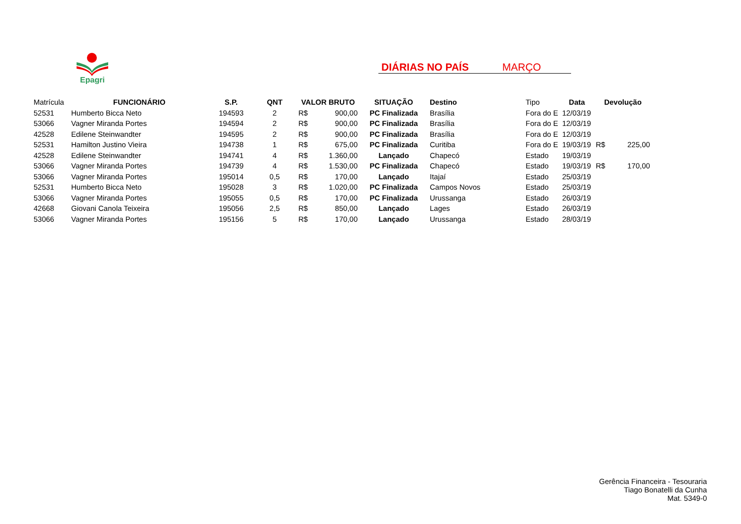Epagri
DIÁRIAS NO PAÍS MARÇO
| Matrícula | FUNCIONÁRIO | S.P. | QNT | VALOR BRUTO | | SITUAÇÃO | Destino | Tipo | Data | Devolução | |
| 52531 | Humberto Bicca Neto | 194593 | 2 | R$ | 900,00 | PC Finalizada | Brasília | Fora do E | 12/03/19 | | |
| 53066 | Vagner Miranda Portes | 194594 | 2 | R$ | 900,00 | PC Finalizada | Brasília | Fora do E | 12/03/19 | | |
| 42528 | Edilene Steinwandter | 194595 | 2 | R$ | 900,00 | PC Finalizada | Brasília | Fora do E | 12/03/19 | | |
| 52531 | Hamilton Justino Vieira | 194738 | 1 | R$ | 675,00 | PC Finalizada | Curitiba | Fora do E | 19/03/19 | R$ | 225,00 |
| 42528 | Edilene Steinwandter | 194741 | 4 | R$ | 1.360,00 | Lançado | Chapecó | Estado | 19/03/19 | | |
| 53066 | Vagner Miranda Portes | 194739 | 4 | R$ | 1.530,00 | PC Finalizada | Chapecó | Estado | 19/03/19 | R$ | 170,00 |
| 53066 | Vagner Miranda Portes | 195014 | 0,5 | R$ | 170,00 | Lançado | Itajaí | Estado | 25/03/19 | | |
| 52531 | Humberto Bicca Neto | 195028 | 3 | R$ | 1.020,00 | PC Finalizada | Campos Novos | Estado | 25/03/19 | | |
| 53066 | Vagner Miranda Portes | 195055 | 0,5 | R$ | 170,00 | PC Finalizada | Urussanga | Estado | 26/03/19 | | |
| 42668 | Giovani Canola Teixeira | 195056 | 2,5 | R$ | 850,00 | Lançado | Lages | Estado | 26/03/19 | | |
| 53066 | Vagner Miranda Portes | 195156 | 5 | R$ | 170,00 | Lançado | Urussanga | Estado | 28/03/19 | | |
Gerência Financeira - Tesouraria
Tiago Bonatelli da Cunha
Mat. 5349-0